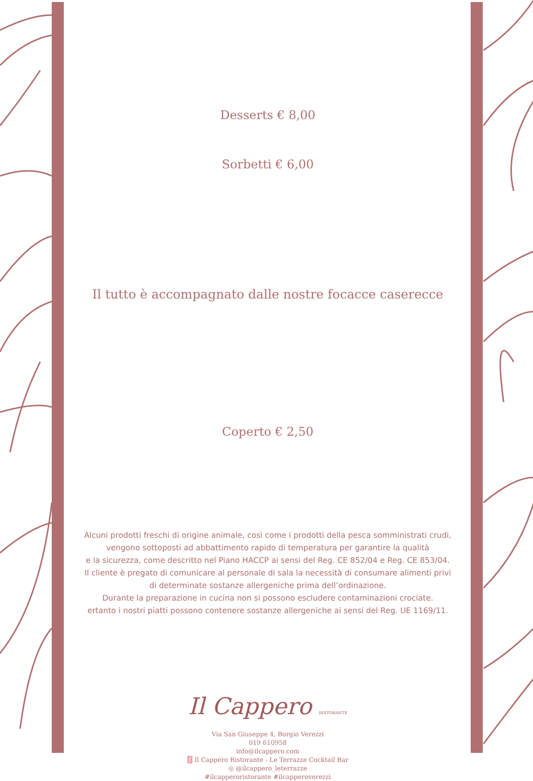Desserts € 8,00
Sorbetti € 6,00
Il tutto è accompagnato dalle nostre focacce caserecce
Coperto € 2,50
Alcuni prodotti freschi di origine animale, così come i prodotti della pesca somministrati crudi,
vengono sottoposti ad abbattimento rapido di temperatura per garantire la qualità
e la sicurezza, come descritto nel Piano HACCP ai sensi del Reg. CE 852/04 e Reg. CE 853/04.
Il cliente è pregato di comunicare al personale di sala la necessità di consumare alimenti privi
di determinate sostanze allergeniche prima dell’ordinazione.
Durante la preparazione in cucina non si possono escludere contaminazioni crociate.
ertanto i nostri piatti possono contenere sostanze allergeniche ai sensi del Reg. UE 1169/11.
Il Cappero RISTORANTE
Via San Giuseppe 4, Borgio Verezzi
019 610958
info@ilcappero.com
f Il Cappero Ristorante - Le Terrazze Cocktail Bar
◎ @ilcappero_leterrazze
#ilcapperoristorante #ilcapperoverezzi